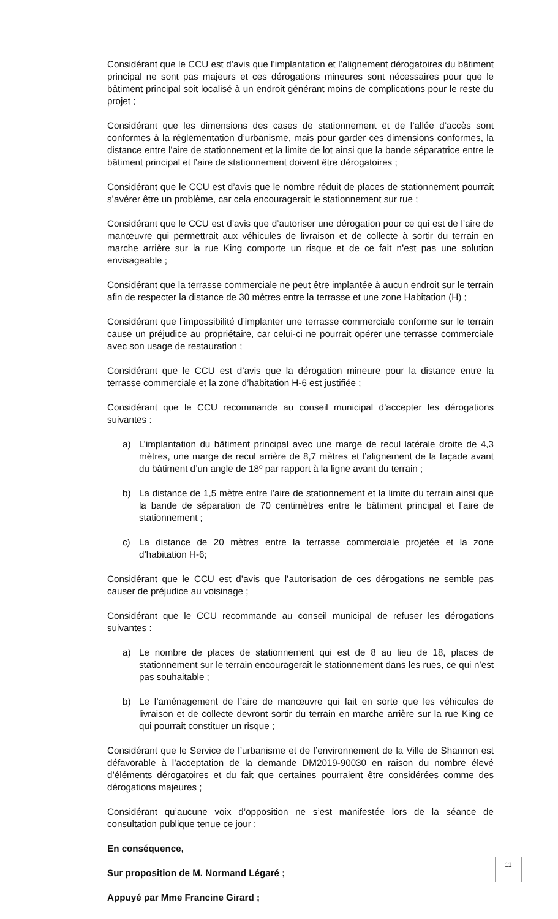Considérant que le CCU est d’avis que l’implantation et l’alignement dérogatoires du bâtiment principal ne sont pas majeurs et ces dérogations mineures sont nécessaires pour que le bâtiment principal soit localisé à un endroit générant moins de complications pour le reste du projet ;
Considérant que les dimensions des cases de stationnement et de l’allée d’accès sont conformes à la réglementation d’urbanisme, mais pour garder ces dimensions conformes, la distance entre l’aire de stationnement et la limite de lot ainsi que la bande séparatrice entre le bâtiment principal et l’aire de stationnement doivent être dérogatoires ;
Considérant que le CCU est d’avis que le nombre réduit de places de stationnement pourrait s’avérer être un problème, car cela encouragerait le stationnement sur rue ;
Considérant que le CCU est d’avis que d’autoriser une dérogation pour ce qui est de l’aire de manœuvre qui permettrait aux véhicules de livraison et de collecte à sortir du terrain en marche arrière sur la rue King comporte un risque et de ce fait n’est pas une solution envisageable ;
Considérant que la terrasse commerciale ne peut être implantée à aucun endroit sur le terrain afin de respecter la distance de 30 mètres entre la terrasse et une zone Habitation (H) ;
Considérant que l’impossibilité d’implanter une terrasse commerciale conforme sur le terrain cause un préjudice au propriétaire, car celui-ci ne pourrait opérer une terrasse commerciale avec son usage de restauration ;
Considérant que le CCU est d’avis que la dérogation mineure pour la distance entre la terrasse commerciale et la zone d’habitation H-6 est justifiée ;
Considérant que le CCU recommande au conseil municipal d’accepter les dérogations suivantes :
a) L’implantation du bâtiment principal avec une marge de recul latérale droite de 4,3 mètres, une marge de recul arrière de 8,7 mètres et l’alignement de la façade avant du bâtiment d’un angle de 18º par rapport à la ligne avant du terrain ;
b) La distance de 1,5 mètre entre l’aire de stationnement et la limite du terrain ainsi que la bande de séparation de 70 centimètres entre le bâtiment principal et l’aire de stationnement ;
c) La distance de 20 mètres entre la terrasse commerciale projetée et la zone d’habitation H-6;
Considérant que le CCU est d’avis que l’autorisation de ces dérogations ne semble pas causer de préjudice au voisinage ;
Considérant que le CCU recommande au conseil municipal de refuser les dérogations suivantes :
a) Le nombre de places de stationnement qui est de 8 au lieu de 18, places de stationnement sur le terrain encouragerait le stationnement dans les rues, ce qui n’est pas souhaitable ;
b) Le l’aménagement de l’aire de manœuvre qui fait en sorte que les véhicules de livraison et de collecte devront sortir du terrain en marche arrière sur la rue King ce qui pourrait constituer un risque ;
Considérant que le Service de l’urbanisme et de l’environnement de la Ville de Shannon est défavorable à l’acceptation de la demande DM2019-90030 en raison du nombre élevé d’éléments dérogatoires et du fait que certaines pourraient être considérées comme des dérogations majeures ;
Considérant qu’aucune voix d’opposition ne s’est manifestée lors de la séance de consultation publique tenue ce jour ;
En conséquence,
Sur proposition de M. Normand Légaré ;
Appuyé par Mme Francine Girard ;
11